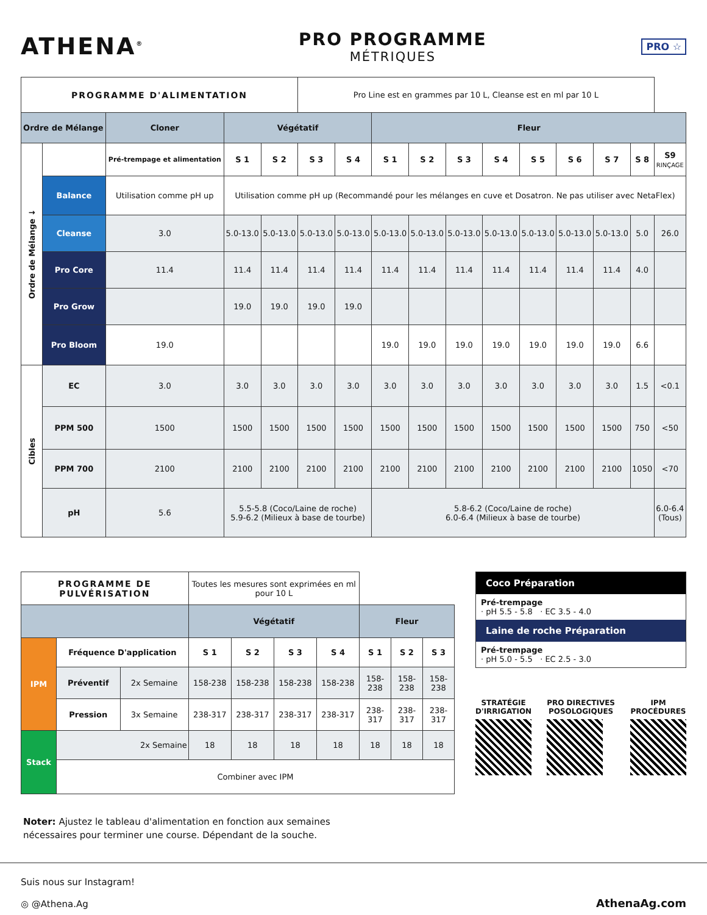ATHENA<sup>®</sup>
PRO PROGRAMME
MÉTRIQUES
PRO ☆
| PROGRAMME D'ALIMENTATION | | | | | Pro Line est en grammes par 10 L, Cleanse est en ml par 10 L | | | | | | | | | | |
| Ordre de Mélange | | Cloner | Végétatif | | | | Fleur | | | | | | | | |
| Ordre de Mélange ↓ | | Pré-trempage et alimentation | S 1 | S 2 | S 3 | S 4 | S 1 | S 2 | S 3 | S 4 | S 5 | S 6 | S 7 | S 8 | S9 RINÇAGE |
| | Balance | Utilisation comme pH up | Utilisation comme pH up (Recommandé pour les mélanges en cuve et Dosatron. Ne pas utiliser avec NetaFlex) | | | | | | | | | | | | |
| | Cleanse | 3.0 | 5.0-13.0 | 5.0-13.0 | 5.0-13.0 | 5.0-13.0 | 5.0-13.0 | 5.0-13.0 | 5.0-13.0 | 5.0-13.0 | 5.0-13.0 | 5.0-13.0 | 5.0-13.0 | 5.0 | 26.0 |
| | Pro Core | 11.4 | 11.4 | 11.4 | 11.4 | 11.4 | 11.4 | 11.4 | 11.4 | 11.4 | 11.4 | 11.4 | 11.4 | 4.0 | |
| | Pro Grow | | 19.0 | 19.0 | 19.0 | 19.0 | | | | | | | | | |
| | Pro Bloom | 19.0 | | | | | 19.0 | 19.0 | 19.0 | 19.0 | 19.0 | 19.0 | 19.0 | 6.6 | |
| Cibles | EC | 3.0 | 3.0 | 3.0 | 3.0 | 3.0 | 3.0 | 3.0 | 3.0 | 3.0 | 3.0 | 3.0 | 3.0 | 1.5 | <0.1 |
| | PPM 500 | 1500 | 1500 | 1500 | 1500 | 1500 | 1500 | 1500 | 1500 | 1500 | 1500 | 1500 | 1500 | 750 | <50 |
| | PPM 700 | 2100 | 2100 | 2100 | 2100 | 2100 | 2100 | 2100 | 2100 | 2100 | 2100 | 2100 | 2100 | 1050 | <70 |
| | pH | 5.6 | 5.5-5.8 (Coco/Laine de roche) 5.9-6.2 (Milieux à base de tourbe) | | | | 5.8-6.2 (Coco/Laine de roche) 6.0-6.4 (Milieux à base de tourbe) | | | | | | | | 6.0-6.4 (Tous) |
| PROGRAMME DE PULVÉRISATION | | | Toutes les mesures sont exprimées en ml pour 10 L | | | | | | |
| | | | Végétatif | | | | Fleur | | |
| IPM | Fréquence D'application | | S 1 | S 2 | S 3 | S 4 | S 1 | S 2 | S 3 |
| | Préventif | 2x Semaine | 158-238 | 158-238 | 158-238 | 158-238 | 158-238 | 158-238 | 158-238 |
| | Pression | 3x Semaine | 238-317 | 238-317 | 238-317 | 238-317 | 238-317 | 238-317 | 238-317 |
| Stack | 2x Semaine | | 18 | 18 | 18 | 18 | 18 | 18 | 18 |
| | Combiner avec IPM | | | | | | | | |
Coco Préparation
Pré-trempage
· pH 5.5 - 5.8 · EC 3.5 - 4.0
Laine de roche Préparation
Pré-trempage
· pH 5.0 - 5.5 · EC 2.5 - 3.0
STRATÉGIE
D'IRRIGATION
PRO DIRECTIVES
POSOLOGIQUES
IPM
PROCÉDURES
Noter: Ajustez le tableau d'alimentation en fonction aux semaines
nécessaires pour terminer une course. Dépendant de la souche.
Suis nous sur Instagram!
◎ @Athena.Ag
AthenaAg.com